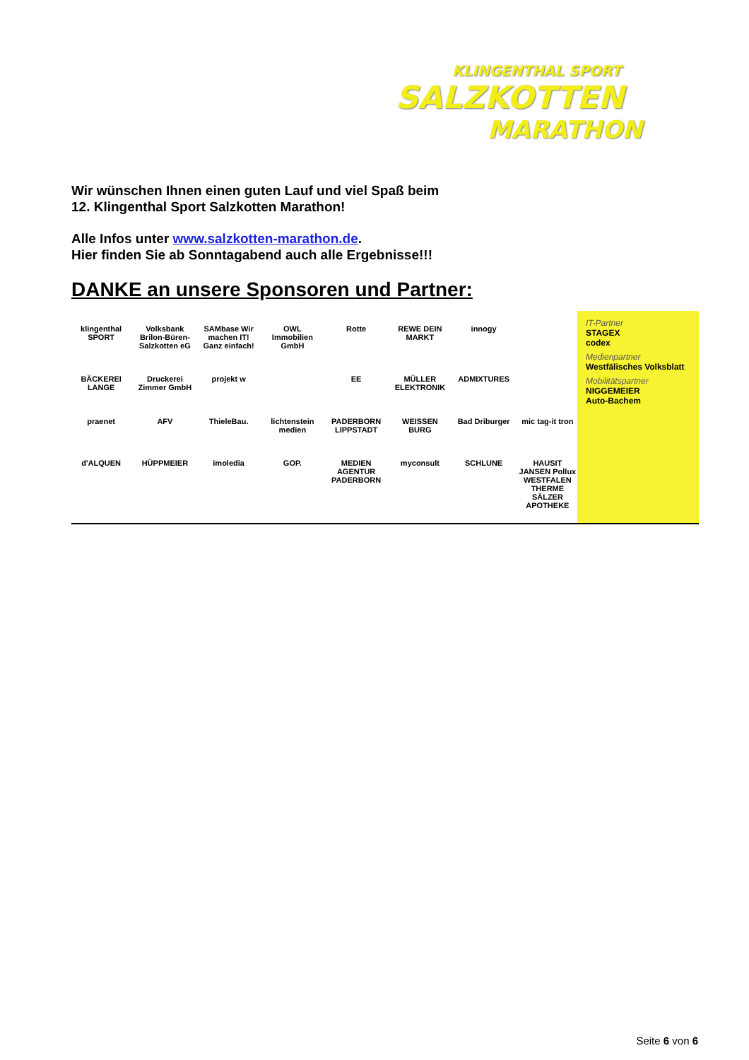KLINGENTHAL SPORT
SALZKOTTEN
MARATHON
Wir wünschen Ihnen einen guten Lauf und viel Spaß beim
12. Klingenthal Sport Salzkotten Marathon!
Alle Infos unter www.salzkotten-marathon.de.
Hier finden Sie ab Sonntagabend auch alle Ergebnisse!!!
DANKE an unsere Sponsoren und Partner:
klingenthal SPORT Volksbank Brilon-Büren-Salzkotten eG SAMbase Wir machen IT! Ganz einfach! OWL Immobilien GmbH Rotte REWE DEIN MARKT innogy BÄCKEREI LANGE Druckerei Zimmer GmbH projekt w EE MÜLLER ELEKTRONIK ADMIXTURES praenet AFV ThieleBau. lichtenstein medien PADERBORN LIPPSTADT WEISSEN BURG Bad Driburger mic tag-it tron d'ALQUEN HÜPPMEIER imoledia GOP. MEDIEN AGENTUR PADERBORN myconsult SCHLUNE HAUSIT JANSEN Pollux WESTFALEN THERME SÄLZER APOTHEKE
IT-Partner
STAGEX
codex
Medienpartner
Westfälisches Volksblatt
Mobilitätspartner
NIGGEMEIER
Auto-Bachem
Seite 6 von 6